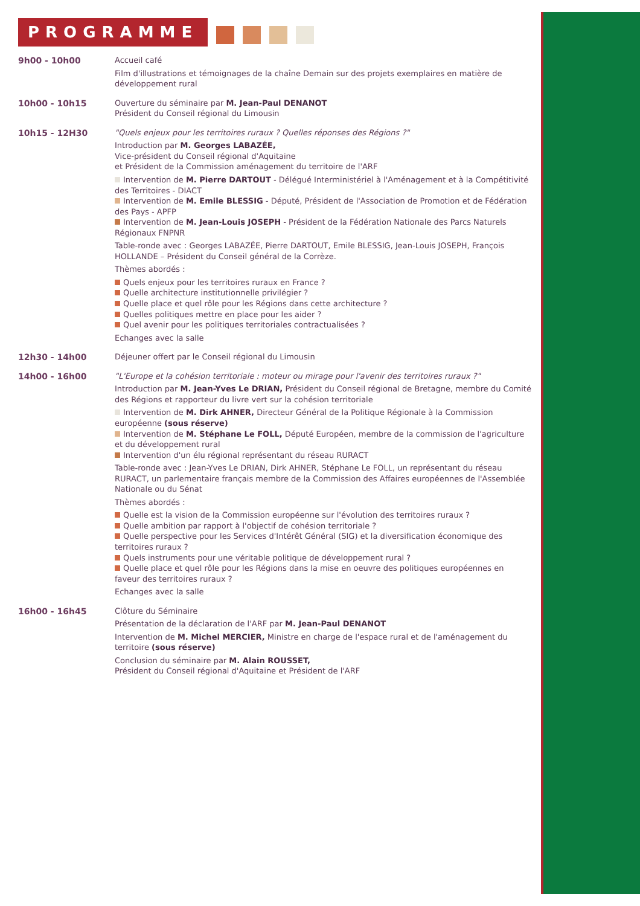PROGRAMME
9h00 - 10h00 Accueil café
Film d'illustrations et témoignages de la chaîne Demain sur des projets exemplaires en matière de développement rural
10h00 - 10h15 Ouverture du séminaire par M. Jean-Paul DENANOT
Président du Conseil régional du Limousin
10h15 - 12H30 "Quels enjeux pour les territoires ruraux ? Quelles réponses des Régions ?"
Introduction par M. Georges LABAZÉE,
Vice-président du Conseil régional d'Aquitaine
et Président de la Commission aménagement du territoire de l'ARF
Intervention de M. Pierre DARTOUT - Délégué Interministériel à l'Aménagement et à la Compétitivité des Territoires - DIACT
Intervention de M. Emile BLESSIG - Député, Président de l'Association de Promotion et de Fédération des Pays - APFP
Intervention de M. Jean-Louis JOSEPH - Président de la Fédération Nationale des Parcs Naturels Régionaux FNPNR
Table-ronde avec : Georges LABAZÉE, Pierre DARTOUT, Emile BLESSIG, Jean-Louis JOSEPH, François HOLLANDE – Président du Conseil général de la Corrèze.
Thèmes abordés :
Quels enjeux pour les territoires ruraux en France ?
Quelle architecture institutionnelle privilégier ?
Quelle place et quel rôle pour les Régions dans cette architecture ?
Quelles politiques mettre en place pour les aider ?
Quel avenir pour les politiques territoriales contractualisées ?
Echanges avec la salle
12h30 - 14h00 Déjeuner offert par le Conseil régional du Limousin
14h00 - 16h00 "L'Europe et la cohésion territoriale : moteur ou mirage pour l'avenir des territoires ruraux ?"
Introduction par M. Jean-Yves Le DRIAN, Président du Conseil régional de Bretagne, membre du Comité des Régions et rapporteur du livre vert sur la cohésion territoriale
Intervention de M. Dirk AHNER, Directeur Général de la Politique Régionale à la Commission européenne (sous réserve)
Intervention de M. Stéphane Le FOLL, Député Européen, membre de la commission de l'agriculture et du développement rural
Intervention d'un élu régional représentant du réseau RURACT
Table-ronde avec : Jean-Yves Le DRIAN, Dirk AHNER, Stéphane Le FOLL, un représentant du réseau RURACT, un parlementaire français membre de la Commission des Affaires européennes de l'Assemblée Nationale ou du Sénat
Thèmes abordés :
Quelle est la vision de la Commission européenne sur l'évolution des territoires ruraux ?
Quelle ambition par rapport à l'objectif de cohésion territoriale ?
Quelle perspective pour les Services d'Intérêt Général (SIG) et la diversification économique des territoires ruraux ?
Quels instruments pour une véritable politique de développement rural ?
Quelle place et quel rôle pour les Régions dans la mise en oeuvre des politiques européennes en faveur des territoires ruraux ?
Echanges avec la salle
16h00 - 16h45 Clôture du Séminaire
Présentation de la déclaration de l'ARF par M. Jean-Paul DENANOT
Intervention de M. Michel MERCIER, Ministre en charge de l'espace rural et de l'aménagement du territoire (sous réserve)
Conclusion du séminaire par M. Alain ROUSSET,
Président du Conseil régional d'Aquitaine et Président de l'ARF